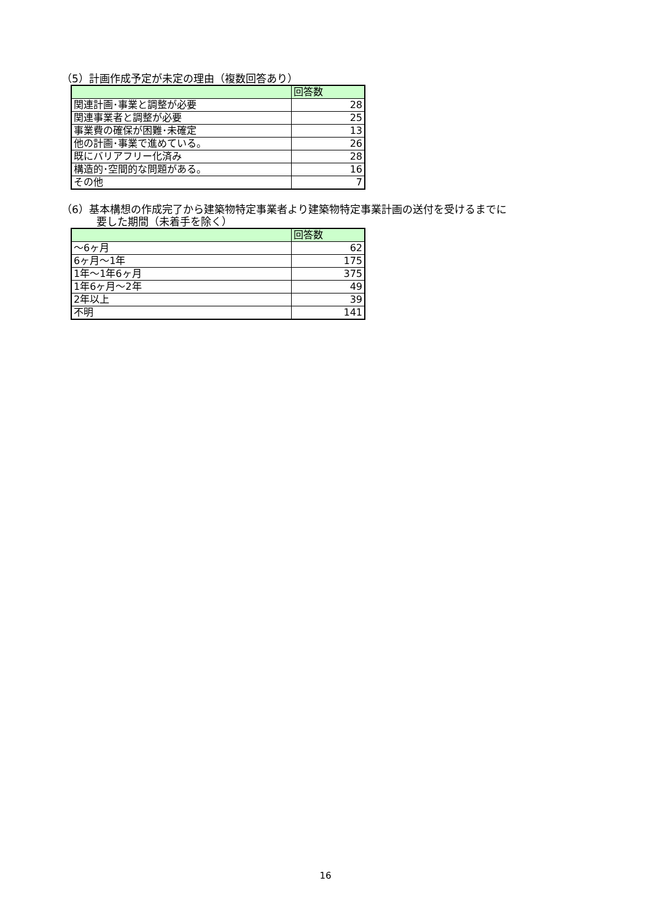（5）計画作成予定が未定の理由（複数回答あり）
| | 回答数 |
| --- | --- |
| 関連計画･事業と調整が必要 | 28 |
| 関連事業者と調整が必要 | 25 |
| 事業費の確保が困難･未確定 | 13 |
| 他の計画･事業で進めている。 | 26 |
| 既にバリアフリー化済み | 28 |
| 構造的･空間的な問題がある。 | 16 |
| その他 | 7 |
（6）基本構想の作成完了から建築物特定事業者より建築物特定事業計画の送付を受けるまでに
要した期間（未着手を除く）
| | 回答数 |
| --- | --- |
| ～6ヶ月 | 62 |
| 6ヶ月～1年 | 175 |
| 1年～1年6ヶ月 | 375 |
| 1年6ヶ月～2年 | 49 |
| 2年以上 | 39 |
| 不明 | 141 |
16